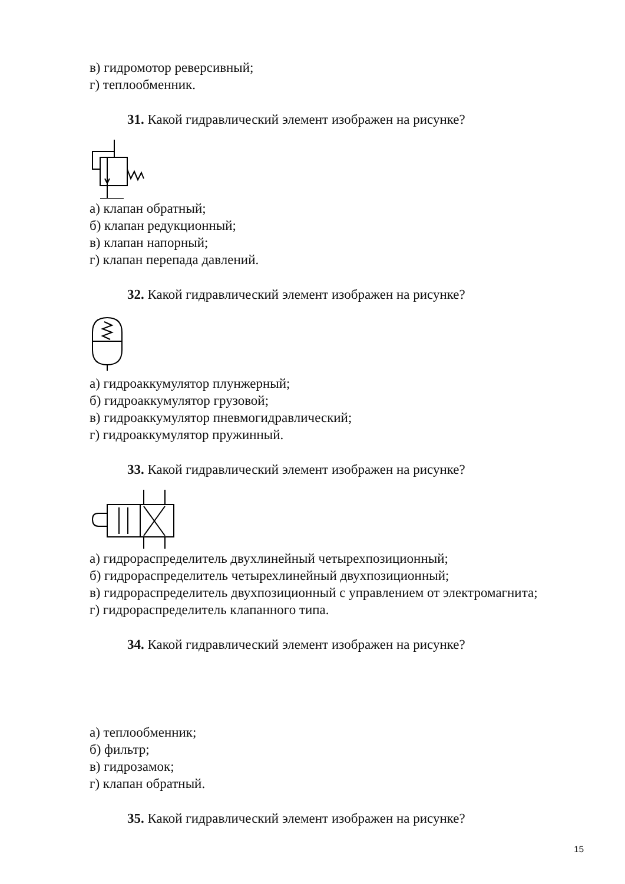в) гидромотор реверсивный;
г) теплообменник.
31. Какой гидравлический элемент изображен на рисунке?
а) клапан обратный;
б) клапан редукционный;
в) клапан напорный;
г) клапан перепада давлений.
32. Какой гидравлический элемент изображен на рисунке?
а) гидроаккумулятор плунжерный;
б) гидроаккумулятор грузовой;
в) гидроаккумулятор пневмогидравлический;
г) гидроаккумулятор пружинный.
33. Какой гидравлический элемент изображен на рисунке?
а) гидрораспределитель двухлинейный четырехпозиционный;
б) гидрораспределитель четырехлинейный двухпозиционный;
в) гидрораспределитель двухпозиционный с управлением от электромагнита;
г) гидрораспределитель клапанного типа.
34. Какой гидравлический элемент изображен на рисунке?
а) теплообменник;
б) фильтр;
в) гидрозамок;
г) клапан обратный.
35. Какой гидравлический элемент изображен на рисунке?
15